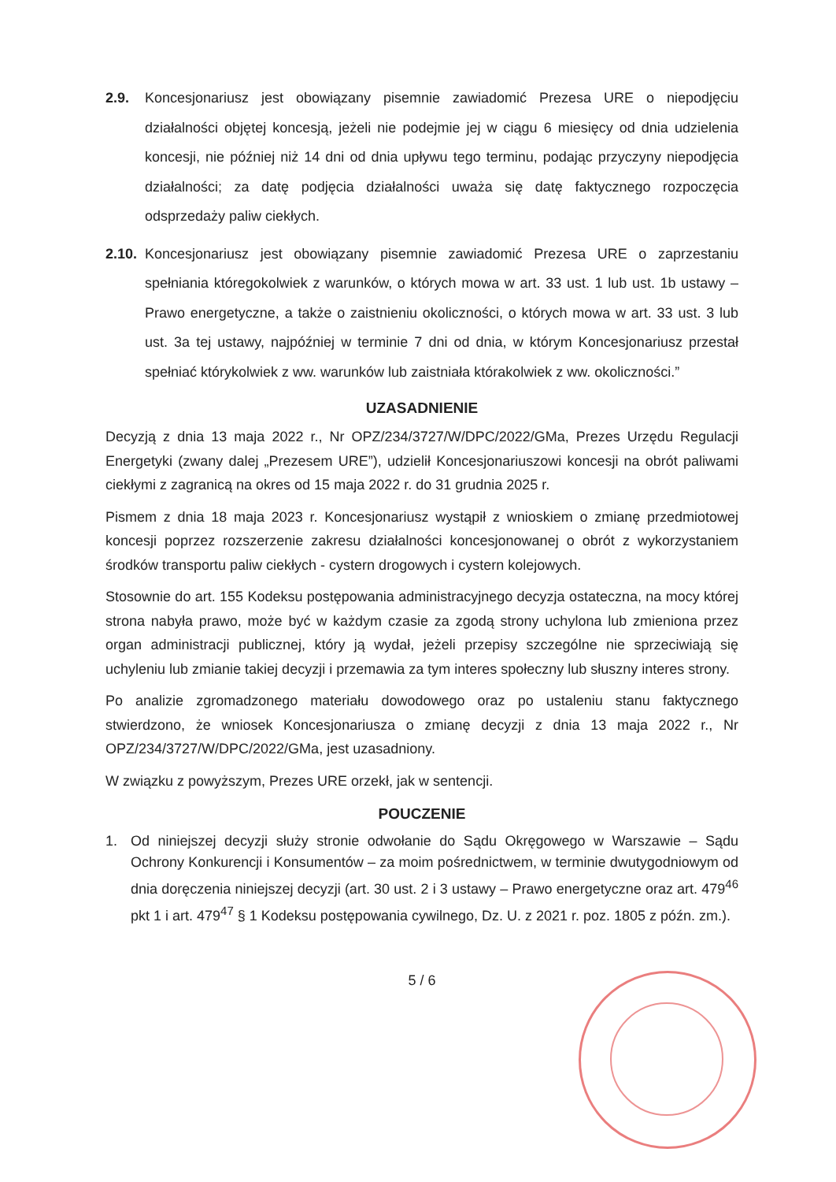2.9. Koncesjonariusz jest obowiązany pisemnie zawiadomić Prezesa URE o niepodjęciu działalności objętej koncesją, jeżeli nie podejmie jej w ciągu 6 miesięcy od dnia udzielenia koncesji, nie później niż 14 dni od dnia upływu tego terminu, podając przyczyny niepodjęcia działalności; za datę podjęcia działalności uważa się datę faktycznego rozpoczęcia odsprzedaży paliw ciekłych.
2.10.
Koncesjonariusz jest obowiązany pisemnie zawiadomić Prezesa URE o zaprzestaniu spełniania któregokolwiek z warunków, o których mowa w art. 33 ust. 1 lub ust. 1b ustawy – Prawo energetyczne, a także o zaistnieniu okoliczności, o których mowa w art. 33 ust. 3 lub ust. 3a tej ustawy, najpóźniej w terminie 7 dni od dnia, w którym Koncesjonariusz przestał spełniać którykolwiek z ww. warunków lub zaistniała którakolwiek z ww. okoliczności.”
UZASADNIENIE
Decyzją z dnia 13 maja 2022 r., Nr OPZ/234/3727/W/DPC/2022/GMa, Prezes Urzędu Regulacji Energetyki (zwany dalej „Prezesem URE”), udzielił Koncesjonariuszowi koncesji na obrót paliwami ciekłymi z zagranicą na okres od 15 maja 2022 r. do 31 grudnia 2025 r.
Pismem z dnia 18 maja 2023 r. Koncesjonariusz wystąpił z wnioskiem o zmianę przedmiotowej koncesji poprzez rozszerzenie zakresu działalności koncesjonowanej o obrót z wykorzystaniem środków transportu paliw ciekłych - cystern drogowych i cystern kolejowych.
Stosownie do art. 155 Kodeksu postępowania administracyjnego decyzja ostateczna, na mocy której strona nabyła prawo, może być w każdym czasie za zgodą strony uchylona lub zmieniona przez organ administracji publicznej, który ją wydał, jeżeli przepisy szczególne nie sprzeciwiają się uchyleniu lub zmianie takiej decyzji i przemawia za tym interes społeczny lub słuszny interes strony.
Po analizie zgromadzonego materiału dowodowego oraz po ustaleniu stanu faktycznego stwierdzono, że wniosek Koncesjonariusza o zmianę decyzji z dnia 13 maja 2022 r., Nr OPZ/234/3727/W/DPC/2022/GMa, jest uzasadniony.
W związku z powyższym, Prezes URE orzekł, jak w sentencji.
POUCZENIE
1. Od niniejszej decyzji służy stronie odwołanie do Sądu Okręgowego w Warszawie – Sądu Ochrony Konkurencji i Konsumentów – za moim pośrednictwem, w terminie dwutygodniowym od dnia doręczenia niniejszej decyzji (art. 30 ust. 2 i 3 ustawy – Prawo energetyczne oraz art. 479<sup>46</sup> pkt 1 i art. 479<sup>47</sup> § 1 Kodeksu postępowania cywilnego, Dz. U. z 2021 r. poz. 1805 z późn. zm.).
5 / 6